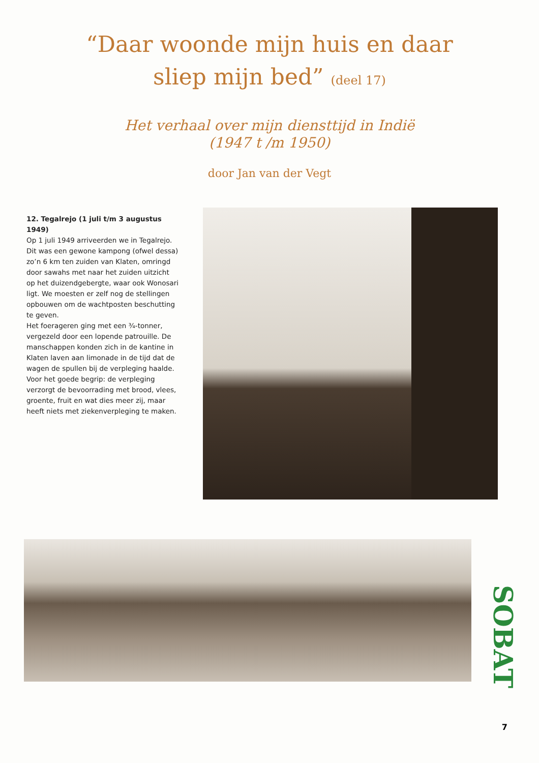“Daar woonde mijn huis en daar
sliep mijn bed” (deel 17)
Het verhaal over mijn diensttijd in Indië
(1947 t /m 1950)
door Jan van der Vegt
12. Tegalrejo (1 juli t/m 3 augustus 1949)
Op 1 juli 1949 arriveerden we in Tegalrejo. Dit was een gewone kampong (ofwel dessa) zo’n 6 km ten zuiden van Klaten, omringd door sawahs met naar het zuiden uitzicht op het duizendgebergte, waar ook Wonosari ligt. We moesten er zelf nog de stellingen opbouwen om de wachtposten beschutting te geven.
Het foerageren ging met een ¾-tonner, vergezeld door een lopende patrouille. De manschappen konden zich in de kantine in Klaten laven aan limonade in de tijd dat de wagen de spullen bij de verpleging haalde.
Voor het goede begrip: de verpleging verzorgt de bevoorrading met brood, vlees, groente, fruit en wat dies meer zij, maar heeft niets met ziekenverpleging te maken.
SOBAT
7